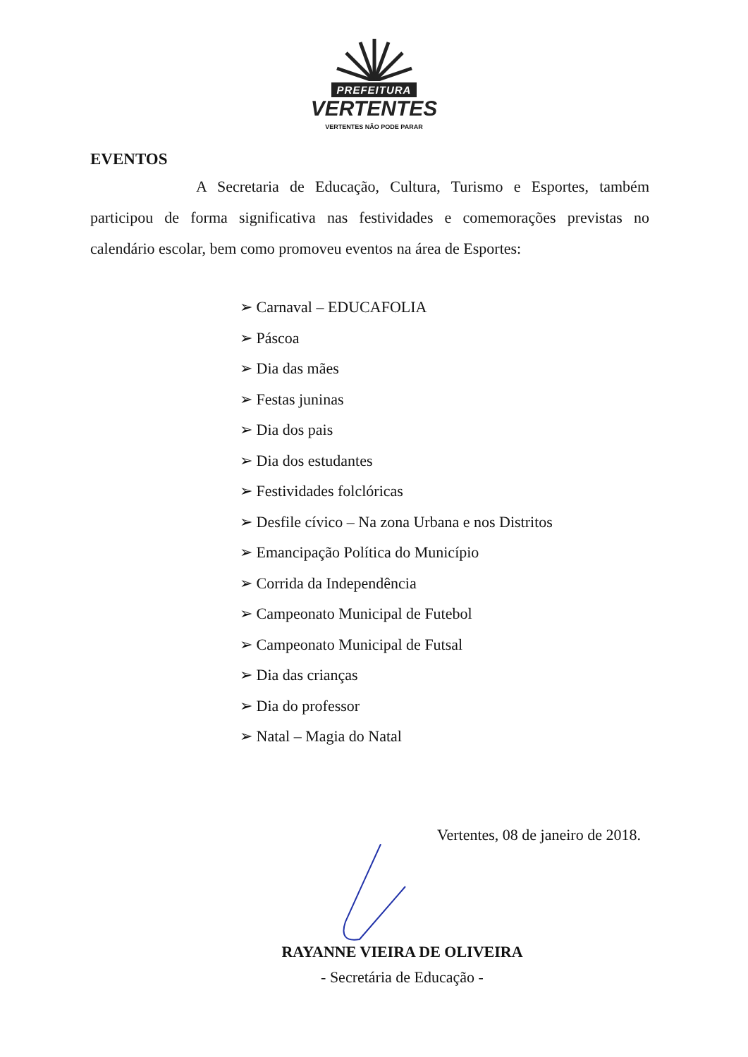PREFEITURA
VERTENTES
VERTENTES NÃO PODE PARAR
EVENTOS
A Secretaria de Educação, Cultura, Turismo e Esportes, também participou de forma significativa nas festividades e comemorações previstas no calendário escolar, bem como promoveu eventos na área de Esportes:
➢ Carnaval – EDUCAFOLIA
➢ Páscoa
➢ Dia das mães
➢ Festas juninas
➢ Dia dos pais
➢ Dia dos estudantes
➢ Festividades folclóricas
➢ Desfile cívico – Na zona Urbana e nos Distritos
➢ Emancipação Política do Município
➢ Corrida da Independência
➢ Campeonato Municipal de Futebol
➢ Campeonato Municipal de Futsal
➢ Dia das crianças
➢ Dia do professor
➢ Natal – Magia do Natal
Vertentes, 08 de janeiro de 2018.
RAYANNE VIEIRA DE OLIVEIRA
- Secretária de Educação -